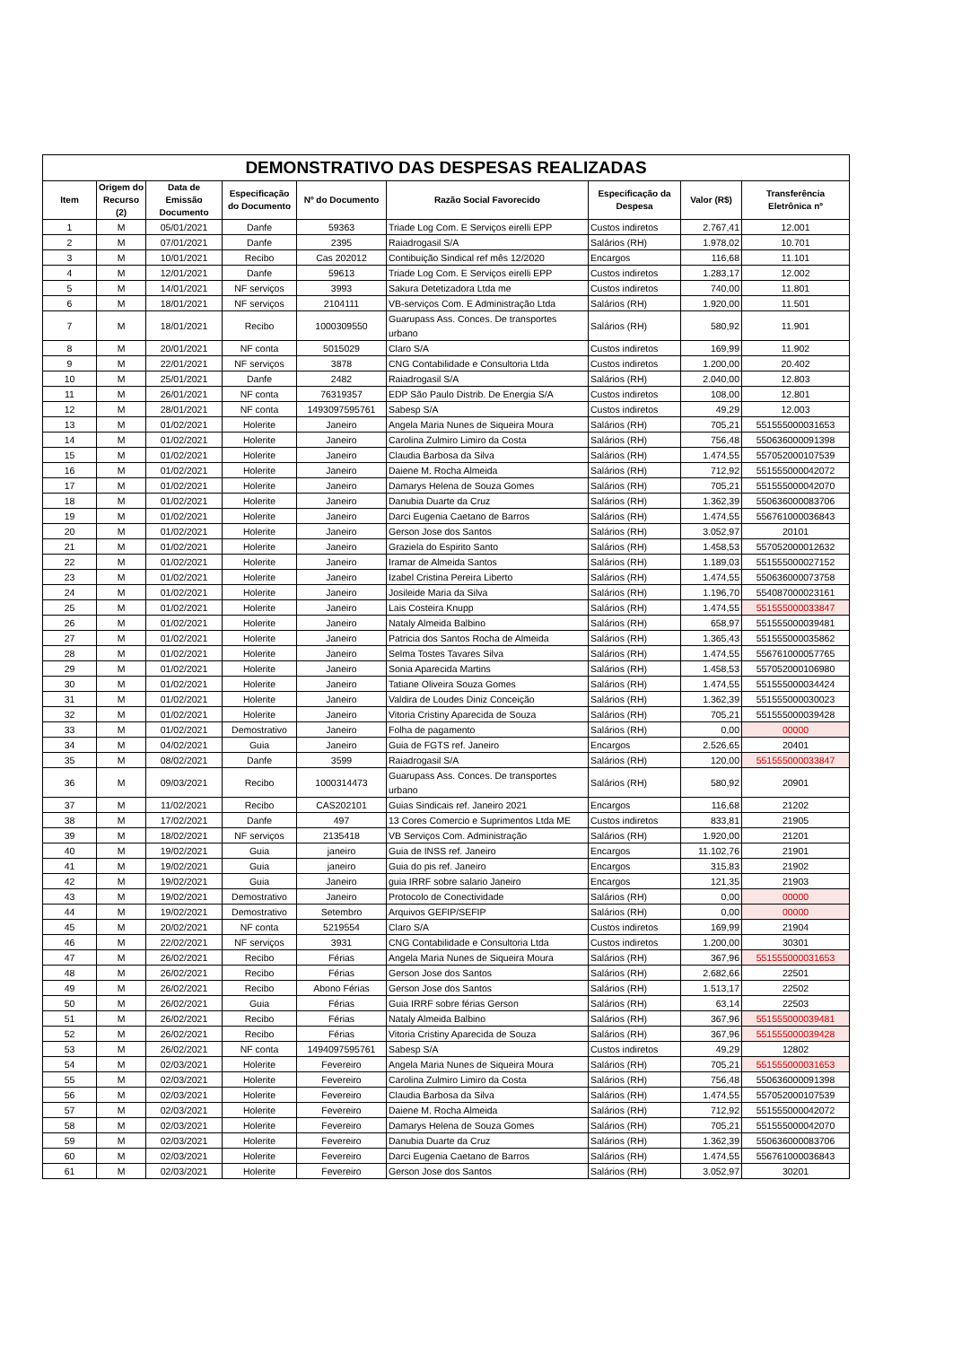DEMONSTRATIVO DAS DESPESAS REALIZADAS
| Item | Origem do Recurso (2) | Data de Emissão Documento | Especificação do Documento | Nº do Documento | Razão Social Favorecido | Especificação da Despesa | Valor (R$) | Transferência Eletrônica nº |
| --- | --- | --- | --- | --- | --- | --- | --- | --- |
| 1 | M | 05/01/2021 | Danfe | 59363 | Triade Log Com. E Serviços eirelli EPP | Custos indiretos | 2.767,41 | 12.001 |
| 2 | M | 07/01/2021 | Danfe | 2395 | Raiadrogasil S/A | Salários (RH) | 1.978,02 | 10.701 |
| 3 | M | 10/01/2021 | Recibo | Cas 202012 | Contibuição Sindical ref mês 12/2020 | Encargos | 116,68 | 11.101 |
| 4 | M | 12/01/2021 | Danfe | 59613 | Triade Log Com. E Serviços eirelli EPP | Custos indiretos | 1.283,17 | 12.002 |
| 5 | M | 14/01/2021 | NF serviços | 3993 | Sakura Detetizadora Ltda me | Custos indiretos | 740,00 | 11.801 |
| 6 | M | 18/01/2021 | NF serviços | 2104111 | VB-serviços Com. E Administração Ltda | Salários (RH) | 1.920,00 | 11.501 |
| 7 | M | 18/01/2021 | Recibo | 1000309550 | Guarupass Ass. Conces. De transportes urbano | Salários (RH) | 580,92 | 11.901 |
| 8 | M | 20/01/2021 | NF conta | 5015029 | Claro S/A | Custos indiretos | 169,99 | 11.902 |
| 9 | M | 22/01/2021 | NF serviços | 3878 | CNG Contabilidade e Consultoria Ltda | Custos indiretos | 1.200,00 | 20.402 |
| 10 | M | 25/01/2021 | Danfe | 2482 | Raiadrogasil S/A | Salários (RH) | 2.040,00 | 12.803 |
| 11 | M | 26/01/2021 | NF conta | 76319357 | EDP São Paulo Distrib. De Energia S/A | Custos indiretos | 108,00 | 12.801 |
| 12 | M | 28/01/2021 | NF conta | 1493097595761 | Sabesp S/A | Custos indiretos | 49,29 | 12.003 |
| 13 | M | 01/02/2021 | Holerite | Janeiro | Angela Maria Nunes de Siqueira Moura | Salários (RH) | 705,21 | 551555000031653 |
| 14 | M | 01/02/2021 | Holerite | Janeiro | Carolina Zulmiro Limiro da Costa | Salários (RH) | 756,48 | 550636000091398 |
| 15 | M | 01/02/2021 | Holerite | Janeiro | Claudia Barbosa da Silva | Salários (RH) | 1.474,55 | 557052000107539 |
| 16 | M | 01/02/2021 | Holerite | Janeiro | Daiene M. Rocha Almeida | Salários (RH) | 712,92 | 551555000042072 |
| 17 | M | 01/02/2021 | Holerite | Janeiro | Damarys Helena de Souza Gomes | Salários (RH) | 705,21 | 551555000042070 |
| 18 | M | 01/02/2021 | Holerite | Janeiro | Danubia Duarte da Cruz | Salários (RH) | 1.362,39 | 550636000083706 |
| 19 | M | 01/02/2021 | Holerite | Janeiro | Darci Eugenia Caetano de Barros | Salários (RH) | 1.474,55 | 556761000036843 |
| 20 | M | 01/02/2021 | Holerite | Janeiro | Gerson Jose dos Santos | Salários (RH) | 3.052,97 | 20101 |
| 21 | M | 01/02/2021 | Holerite | Janeiro | Graziela do Espirito Santo | Salários (RH) | 1.458,53 | 557052000012632 |
| 22 | M | 01/02/2021 | Holerite | Janeiro | Iramar de Almeida Santos | Salários (RH) | 1.189,03 | 551555000027152 |
| 23 | M | 01/02/2021 | Holerite | Janeiro | Izabel Cristina Pereira Liberto | Salários (RH) | 1.474,55 | 550636000073758 |
| 24 | M | 01/02/2021 | Holerite | Janeiro | Josileide Maria da Silva | Salários (RH) | 1.196,70 | 554087000023161 |
| 25 | M | 01/02/2021 | Holerite | Janeiro | Lais Costeira Knupp | Salários (RH) | 1.474,55 | 551555000033847 |
| 26 | M | 01/02/2021 | Holerite | Janeiro | Nataly Almeida Balbino | Salários (RH) | 658,97 | 551555000039481 |
| 27 | M | 01/02/2021 | Holerite | Janeiro | Patricia dos Santos Rocha de Almeida | Salários (RH) | 1.365,43 | 551555000035862 |
| 28 | M | 01/02/2021 | Holerite | Janeiro | Selma Tostes Tavares Silva | Salários (RH) | 1.474,55 | 556761000057765 |
| 29 | M | 01/02/2021 | Holerite | Janeiro | Sonia Aparecida Martins | Salários (RH) | 1.458,53 | 557052000106980 |
| 30 | M | 01/02/2021 | Holerite | Janeiro | Tatiane Oliveira Souza Gomes | Salários (RH) | 1.474,55 | 551555000034424 |
| 31 | M | 01/02/2021 | Holerite | Janeiro | Valdira de Loudes Diniz Conceição | Salários (RH) | 1.362,39 | 551555000030023 |
| 32 | M | 01/02/2021 | Holerite | Janeiro | Vitoria Cristiny Aparecida de Souza | Salários (RH) | 705,21 | 551555000039428 |
| 33 | M | 01/02/2021 | Demostrativo | Janeiro | Folha de pagamento | Salários (RH) | 0,00 | 00000 |
| 34 | M | 04/02/2021 | Guia | Janeiro | Guia de FGTS ref. Janeiro | Encargos | 2.526,65 | 20401 |
| 35 | M | 08/02/2021 | Danfe | 3599 | Raiadrogasil S/A | Salários (RH) | 120,00 | 551555000033847 |
| 36 | M | 09/03/2021 | Recibo | 1000314473 | Guarupass Ass. Conces. De transportes urbano | Salários (RH) | 580,92 | 20901 |
| 37 | M | 11/02/2021 | Recibo | CAS202101 | Guias Sindicais ref. Janeiro 2021 | Encargos | 116,68 | 21202 |
| 38 | M | 17/02/2021 | Danfe | 497 | 13 Cores Comercio e Suprimentos Ltda ME | Custos indiretos | 833,81 | 21905 |
| 39 | M | 18/02/2021 | NF serviços | 2135418 | VB Serviços Com. Administração | Salários (RH) | 1.920,00 | 21201 |
| 40 | M | 19/02/2021 | Guia | janeiro | Guia de INSS ref. Janeiro | Encargos | 11.102,76 | 21901 |
| 41 | M | 19/02/2021 | Guia | janeiro | Guia do pis ref. Janeiro | Encargos | 315,83 | 21902 |
| 42 | M | 19/02/2021 | Guia | Janeiro | guia IRRF sobre salario Janeiro | Encargos | 121,35 | 21903 |
| 43 | M | 19/02/2021 | Demostrativo | Janeiro | Protocolo de Conectividade | Salários (RH) | 0,00 | 00000 |
| 44 | M | 19/02/2021 | Demostrativo | Setembro | Arquivos GEFIP/SEFIP | Salários (RH) | 0,00 | 00000 |
| 45 | M | 20/02/2021 | NF conta | 5219554 | Claro S/A | Custos indiretos | 169,99 | 21904 |
| 46 | M | 22/02/2021 | NF serviços | 3931 | CNG Contabilidade e Consultoria Ltda | Custos indiretos | 1.200,00 | 30301 |
| 47 | M | 26/02/2021 | Recibo | Férias | Angela Maria Nunes de Siqueira Moura | Salários (RH) | 367,96 | 551555000031653 |
| 48 | M | 26/02/2021 | Recibo | Férias | Gerson Jose dos Santos | Salários (RH) | 2.682,66 | 22501 |
| 49 | M | 26/02/2021 | Recibo | Abono Férias | Gerson Jose dos Santos | Salários (RH) | 1.513,17 | 22502 |
| 50 | M | 26/02/2021 | Guia | Férias | Guia IRRF sobre férias Gerson | Salários (RH) | 63,14 | 22503 |
| 51 | M | 26/02/2021 | Recibo | Férias | Nataly Almeida Balbino | Salários (RH) | 367,96 | 551555000039481 |
| 52 | M | 26/02/2021 | Recibo | Férias | Vitoria Cristiny Aparecida de Souza | Salários (RH) | 367,96 | 551555000039428 |
| 53 | M | 26/02/2021 | NF conta | 1494097595761 | Sabesp S/A | Custos indiretos | 49,29 | 12802 |
| 54 | M | 02/03/2021 | Holerite | Fevereiro | Angela Maria Nunes de Siqueira Moura | Salários (RH) | 705,21 | 551555000031653 |
| 55 | M | 02/03/2021 | Holerite | Fevereiro | Carolina Zulmiro Limiro da Costa | Salários (RH) | 756,48 | 550636000091398 |
| 56 | M | 02/03/2021 | Holerite | Fevereiro | Claudia Barbosa da Silva | Salários (RH) | 1.474,55 | 557052000107539 |
| 57 | M | 02/03/2021 | Holerite | Fevereiro | Daiene M. Rocha Almeida | Salários (RH) | 712,92 | 551555000042072 |
| 58 | M | 02/03/2021 | Holerite | Fevereiro | Damarys Helena de Souza Gomes | Salários (RH) | 705,21 | 551555000042070 |
| 59 | M | 02/03/2021 | Holerite | Fevereiro | Danubia Duarte da Cruz | Salários (RH) | 1.362,39 | 550636000083706 |
| 60 | M | 02/03/2021 | Holerite | Fevereiro | Darci Eugenia Caetano de Barros | Salários (RH) | 1.474,55 | 556761000036843 |
| 61 | M | 02/03/2021 | Holerite | Fevereiro | Gerson Jose dos Santos | Salários (RH) | 3.052,97 | 30201 |